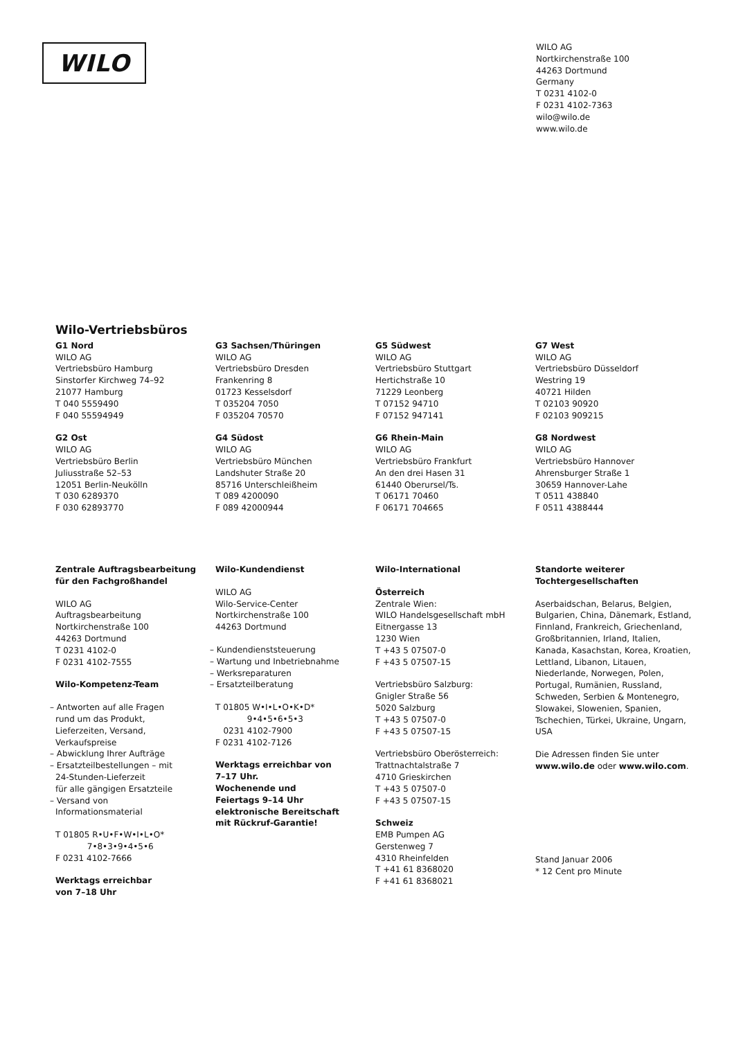WILO
WILO AG
Nortkirchenstraße 100
44263 Dortmund
Germany
T 0231 4102-0
F 0231 4102-7363
wilo@wilo.de
www.wilo.de
Wilo-Vertriebsbüros
G1 Nord
WILO AG
Vertriebsbüro Hamburg
Sinstorfer Kirchweg 74–92
21077 Hamburg
T 040 5559490
F 040 55594949
G2 Ost
WILO AG
Vertriebsbüro Berlin
Juliusstraße 52–53
12051 Berlin-Neukölln
T 030 6289370
F 030 62893770
G3 Sachsen/Thüringen
WILO AG
Vertriebsbüro Dresden
Frankenring 8
01723 Kesselsdorf
T 035204 7050
F 035204 70570
G4 Südost
WILO AG
Vertriebsbüro München
Landshuter Straße 20
85716 Unterschleißheim
T 089 4200090
F 089 42000944
G5 Südwest
WILO AG
Vertriebsbüro Stuttgart
Hertichstraße 10
71229 Leonberg
T 07152 94710
F 07152 947141
G6 Rhein-Main
WILO AG
Vertriebsbüro Frankfurt
An den drei Hasen 31
61440 Oberursel/Ts.
T 06171 70460
F 06171 704665
G7 West
WILO AG
Vertriebsbüro Düsseldorf
Westring 19
40721 Hilden
T 02103 90920
F 02103 909215
G8 Nordwest
WILO AG
Vertriebsbüro Hannover
Ahrensburger Straße 1
30659 Hannover-Lahe
T 0511 438840
F 0511 4388444
Zentrale Auftragsbearbeitung
für den Fachgroßhandel
WILO AG
Auftragsbearbeitung
Nortkirchenstraße 100
44263 Dortmund
T 0231 4102-0
F 0231 4102-7555
Wilo-Kompetenz-Team
– Antworten auf alle Fragen
rund um das Produkt,
Lieferzeiten, Versand,
Verkaufspreise
– Abwicklung Ihrer Aufträge
– Ersatzteilbestellungen – mit
24-Stunden-Lieferzeit
für alle gängigen Ersatzteile
– Versand von
Informationsmaterial
T 01805 R•U•F•W•I•L•O*
7•8•3•9•4•5•6
F 0231 4102-7666
Werktags erreichbar
von 7–18 Uhr
Wilo-Kundendienst
WILO AG
Wilo-Service-Center
Nortkirchenstraße 100
44263 Dortmund
– Kundendienststeuerung
– Wartung und Inbetriebnahme
– Werksreparaturen
– Ersatzteilberatung
T 01805 W•I•L•O•K•D*
9•4•5•6•5•3
0231 4102-7900
F 0231 4102-7126
Werktags erreichbar von
7–17 Uhr.
Wochenende und
Feiertags 9–14 Uhr
elektronische Bereitschaft
mit Rückruf-Garantie!
Wilo-International
Österreich
Zentrale Wien:
WILO Handelsgesellschaft mbH
Eitnergasse 13
1230 Wien
T +43 5 07507-0
F +43 5 07507-15
Vertriebsbüro Salzburg:
Gnigler Straße 56
5020 Salzburg
T +43 5 07507-0
F +43 5 07507-15
Vertriebsbüro Oberösterreich:
Trattnachtalstraße 7
4710 Grieskirchen
T +43 5 07507-0
F +43 5 07507-15
Schweiz
EMB Pumpen AG
Gerstenweg 7
4310 Rheinfelden
T +41 61 8368020
F +41 61 8368021
Standorte weiterer
Tochtergesellschaften
Aserbaidschan, Belarus, Belgien, Bulgarien, China, Dänemark, Estland, Finnland, Frankreich, Griechenland, Großbritannien, Irland, Italien, Kanada, Kasachstan, Korea, Kroatien, Lettland, Libanon, Litauen, Niederlande, Norwegen, Polen, Portugal, Rumänien, Russland, Schweden, Serbien & Montenegro, Slowakei, Slowenien, Spanien, Tschechien, Türkei, Ukraine, Ungarn, USA
Die Adressen finden Sie unter www.wilo.de oder www.wilo.com.
Stand Januar 2006
* 12 Cent pro Minute